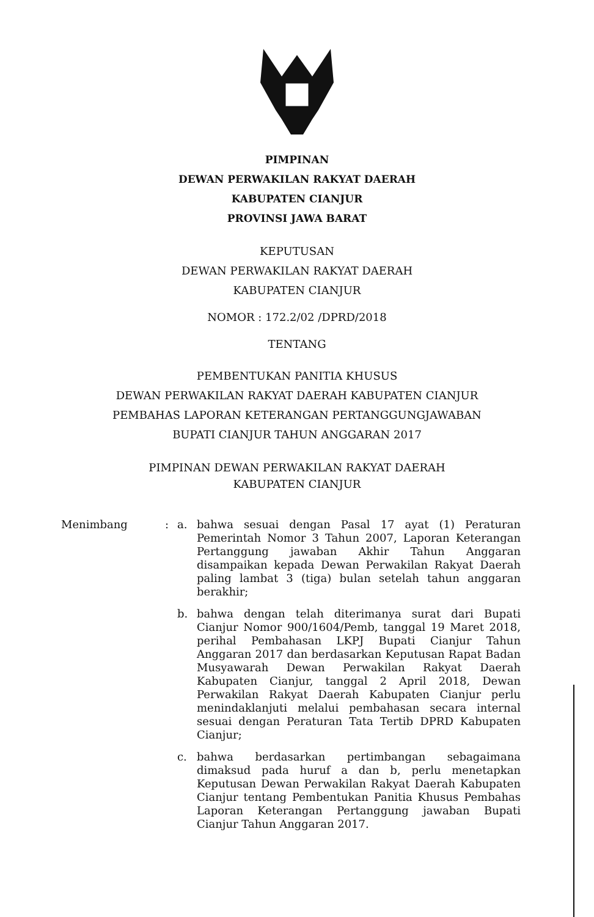PIMPINAN
DEWAN PERWAKILAN RAKYAT DAERAH
KABUPATEN CIANJUR
PROVINSI JAWA BARAT
KEPUTUSAN
DEWAN PERWAKILAN RAKYAT DAERAH
KABUPATEN CIANJUR
NOMOR : 172.2/02 /DPRD/2018
TENTANG
PEMBENTUKAN PANITIA KHUSUS
DEWAN PERWAKILAN RAKYAT DAERAH KABUPATEN CIANJUR
PEMBAHAS LAPORAN KETERANGAN PERTANGGUNGJAWABAN
BUPATI CIANJUR TAHUN ANGGARAN 2017
PIMPINAN DEWAN PERWAKILAN RAKYAT DAERAH
KABUPATEN CIANJUR
Menimbang :
a. bahwa sesuai dengan Pasal 17 ayat (1) Peraturan Pemerintah Nomor 3 Tahun 2007, Laporan Keterangan Pertanggung jawaban Akhir Tahun Anggaran disampaikan kepada Dewan Perwakilan Rakyat Daerah paling lambat 3 (tiga) bulan setelah tahun anggaran berakhir;
b. bahwa dengan telah diterimanya surat dari Bupati Cianjur Nomor 900/1604/Pemb, tanggal 19 Maret 2018, perihal Pembahasan LKPJ Bupati Cianjur Tahun Anggaran 2017 dan berdasarkan Keputusan Rapat Badan Musyawarah Dewan Perwakilan Rakyat Daerah Kabupaten Cianjur, tanggal 2 April 2018, Dewan Perwakilan Rakyat Daerah Kabupaten Cianjur perlu menindaklanjuti melalui pembahasan secara internal sesuai dengan Peraturan Tata Tertib DPRD Kabupaten Cianjur;
c. bahwa berdasarkan pertimbangan sebagaimana dimaksud pada huruf a dan b, perlu menetapkan Keputusan Dewan Perwakilan Rakyat Daerah Kabupaten Cianjur tentang Pembentukan Panitia Khusus Pembahas Laporan Keterangan Pertanggung jawaban Bupati Cianjur Tahun Anggaran 2017.